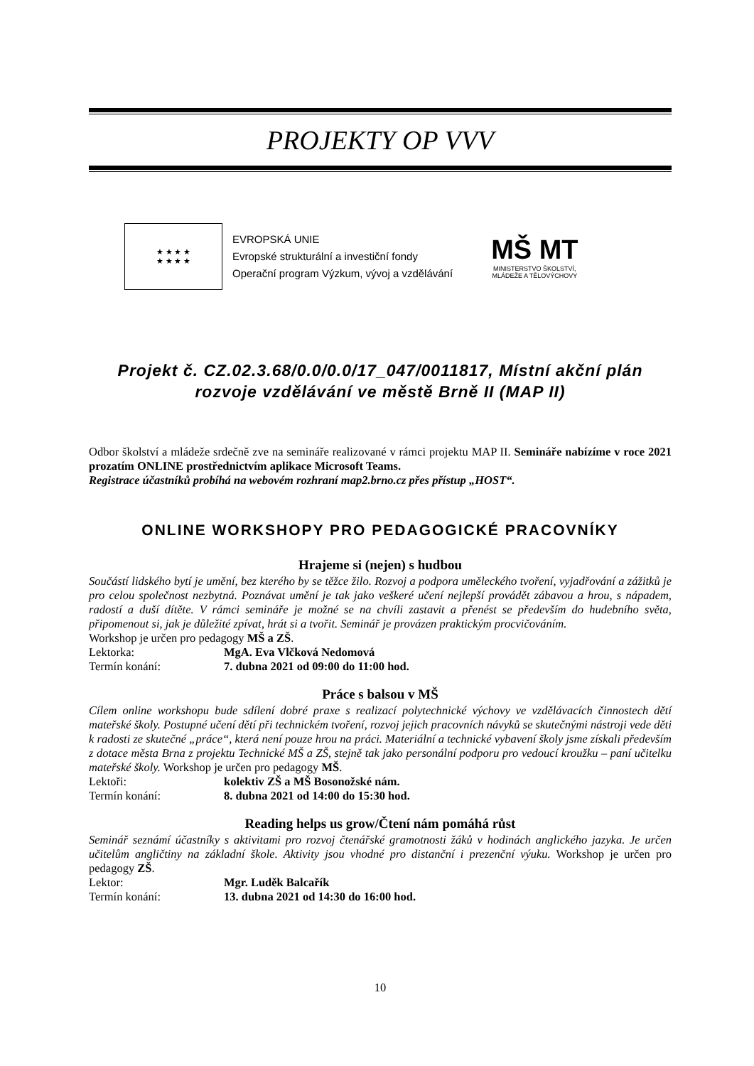PROJEKTY OP VVV
★ ★ ★ ★
★ ★ ★ ★
EVROPSKÁ UNIE
Evropské strukturální a investiční fondy
Operační program Výzkum, vývoj a vzdělávání
MŠ MT
MINISTERSTVO ŠKOLSTVÍ,
MLÁDEŽE A TĚLOVÝCHOVY
Projekt č. CZ.02.3.68/0.0/0.0/17_047/0011817, Místní akční plán rozvoje vzdělávání ve městě Brně II (MAP II)
Odbor školství a mládeže srdečně zve na semináře realizované v rámci projektu MAP II. Semináře nabízíme v roce 2021 prozatím ONLINE prostřednictvím aplikace Microsoft Teams.
Registrace účastníků probíhá na webovém rozhraní map2.brno.cz přes přístup „HOST“.
ONLINE WORKSHOPY PRO PEDAGOGICKÉ PRACOVNÍKY
Hrajeme si (nejen) s hudbou
Součástí lidského bytí je umění, bez kterého by se těžce žilo. Rozvoj a podpora uměleckého tvoření, vyjadřování a zážitků je pro celou společnost nezbytná. Poznávat umění je tak jako veškeré učení nejlepší provádět zábavou a hrou, s nápadem, radostí a duší dítěte. V rámci semináře je možné se na chvíli zastavit a přenést se především do hudebního světa, připomenout si, jak je důležité zpívat, hrát si a tvořit. Seminář je provázen praktickým procvičováním.
Workshop je určen pro pedagogy MŠ a ZŠ.
Lektorka: MgA. Eva Vlčková Nedomová
Termín konání: 7. dubna 2021 od 09:00 do 11:00 hod.
Práce s balsou v MŠ
Cílem online workshopu bude sdílení dobré praxe s realizací polytechnické výchovy ve vzdělávacích činnostech dětí mateřské školy. Postupné učení dětí při technickém tvoření, rozvoj jejich pracovních návyků se skutečnými nástroji vede děti k radosti ze skutečné „práce“, která není pouze hrou na práci. Materiální a technické vybavení školy jsme získali především z dotace města Brna z projektu Technické MŠ a ZŠ, stejně tak jako personální podporu pro vedoucí kroužku – paní učitelku mateřské školy. Workshop je určen pro pedagogy MŠ.
Lektoři: kolektiv ZŠ a MŠ Bosonožské nám.
Termín konání: 8. dubna 2021 od 14:00 do 15:30 hod.
Reading helps us grow/Čtení nám pomáhá růst
Seminář seznámí účastníky s aktivitami pro rozvoj čtenářské gramotnosti žáků v hodinách anglického jazyka. Je určen učitelům angličtiny na základní škole. Aktivity jsou vhodné pro distanční i prezenční výuku. Workshop je určen pro pedagogy ZŠ.
Lektor: Mgr. Luděk Balcařík
Termín konání: 13. dubna 2021 od 14:30 do 16:00 hod.
10